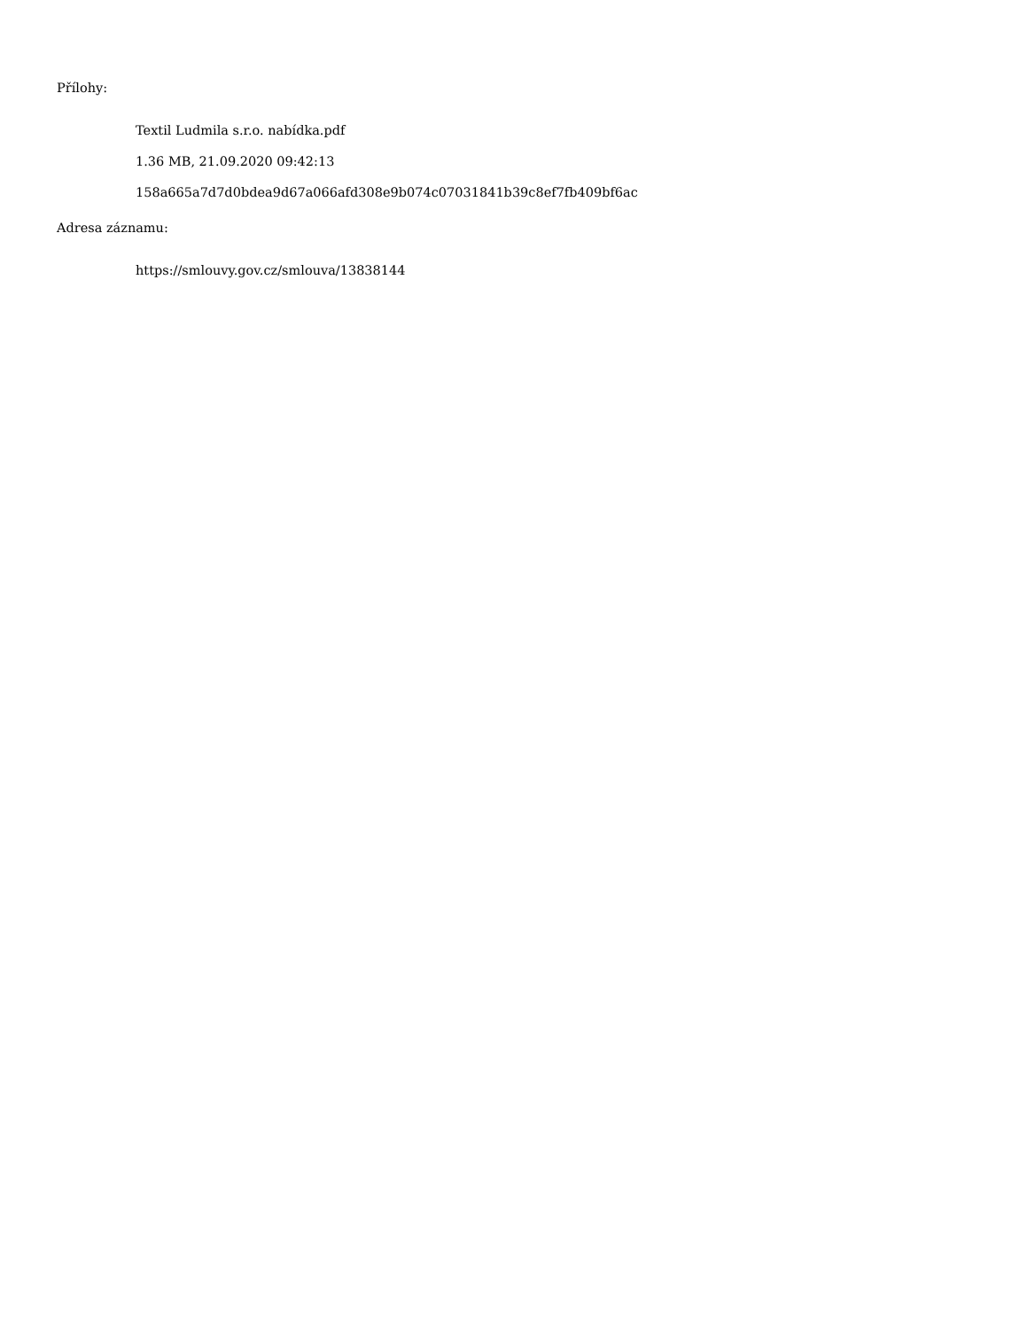Přílohy:
Textil Ludmila s.r.o. nabídka.pdf
1.36 MB, 21.09.2020 09:42:13
158a665a7d7d0bdea9d67a066afd308e9b074c07031841b39c8ef7fb409bf6ac
Adresa záznamu:
https://smlouvy.gov.cz/smlouva/13838144